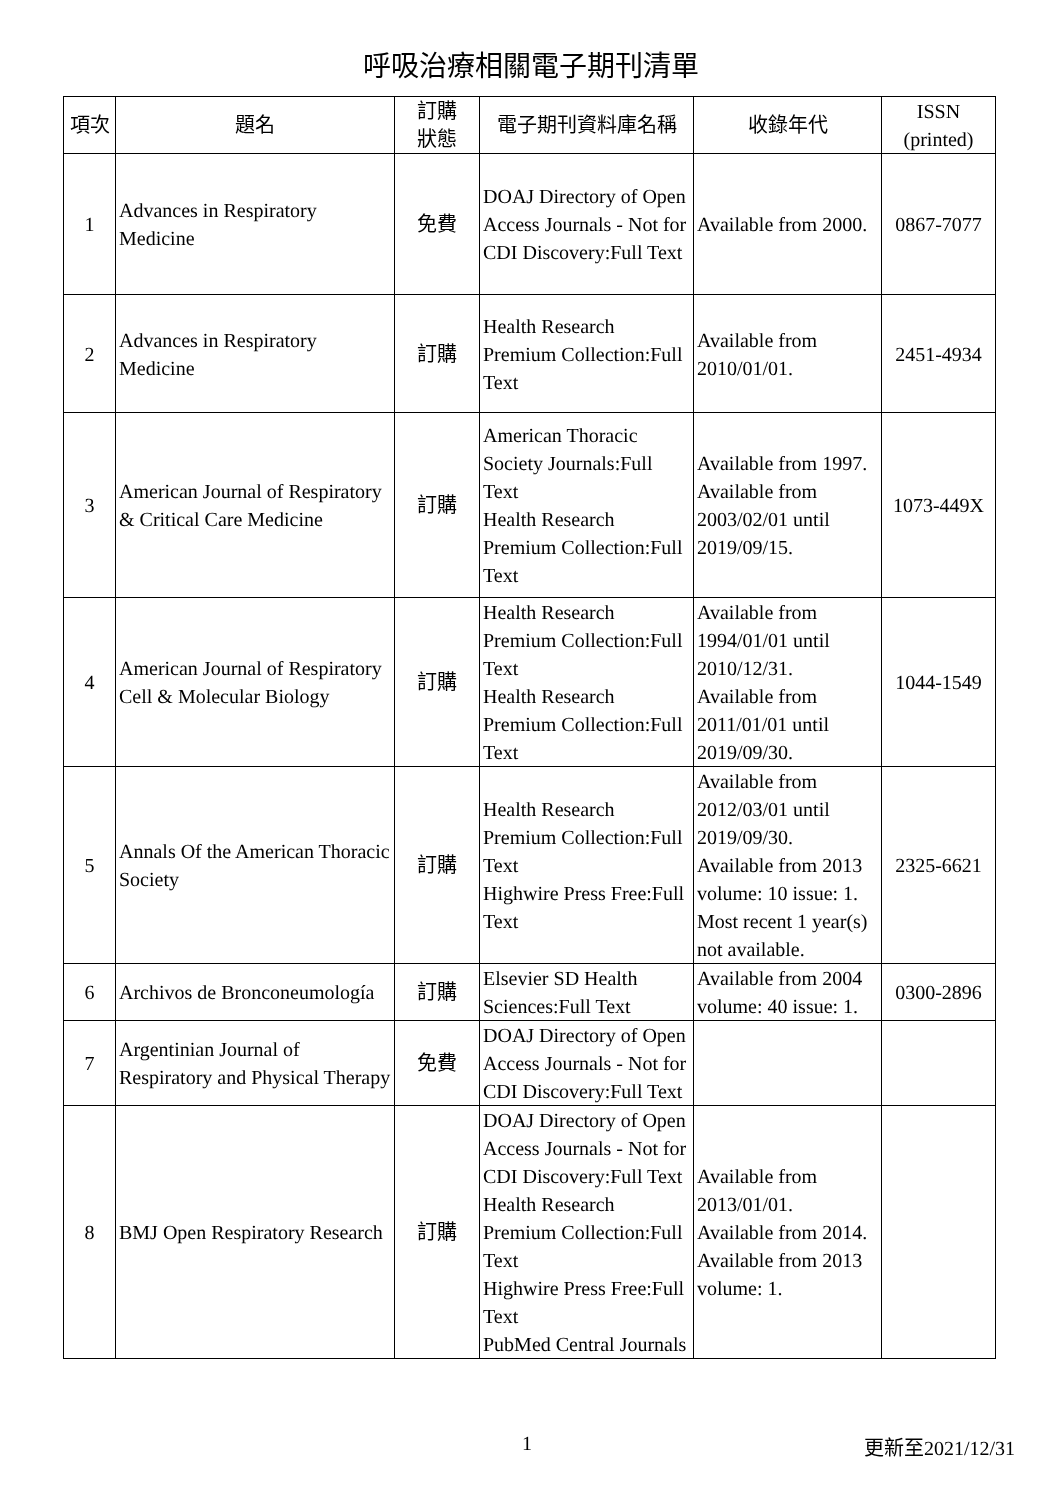呼吸治療相關電子期刊清單
| 項次 | 題名 | 訂購 狀態 | 電子期刊資料庫名稱 | 收錄年代 | ISSN (printed) |
| --- | --- | --- | --- | --- | --- |
| 1 | Advances in Respiratory Medicine | 免費 | DOAJ Directory of Open Access Journals - Not for CDI Discovery:Full Text | Available from 2000. | 0867-7077 |
| 2 | Advances in Respiratory Medicine | 訂購 | Health Research Premium Collection:Full Text | Available from 2010/01/01. | 2451-4934 |
| 3 | American Journal of Respiratory & Critical Care Medicine | 訂購 | American Thoracic Society Journals:Full Text Health Research Premium Collection:Full Text | Available from 1997. Available from 2003/02/01 until 2019/09/15. | 1073-449X |
| 4 | American Journal of Respiratory Cell & Molecular Biology | 訂購 | Health Research Premium Collection:Full Text Health Research Premium Collection:Full Text | Available from 1994/01/01 until 2010/12/31. Available from 2011/01/01 until 2019/09/30. | 1044-1549 |
| 5 | Annals Of the American Thoracic Society | 訂購 | Health Research Premium Collection:Full Text Highwire Press Free:Full Text | Available from 2012/03/01 until 2019/09/30. Available from 2013 volume: 10 issue: 1. Most recent 1 year(s) not available. | 2325-6621 |
| 6 | Archivos de Bronconeumología | 訂購 | Elsevier SD Health Sciences:Full Text | Available from 2004 volume: 40 issue: 1. | 0300-2896 |
| 7 | Argentinian Journal of Respiratory and Physical Therapy | 免費 | DOAJ Directory of Open Access Journals - Not for CDI Discovery:Full Text | | |
| 8 | BMJ Open Respiratory Research | 訂購 | DOAJ Directory of Open Access Journals - Not for CDI Discovery:Full Text Health Research Premium Collection:Full Text Highwire Press Free:Full Text PubMed Central Journals | Available from 2013/01/01. Available from 2014. Available from 2013 volume: 1. | |
1 更新至2021/12/31